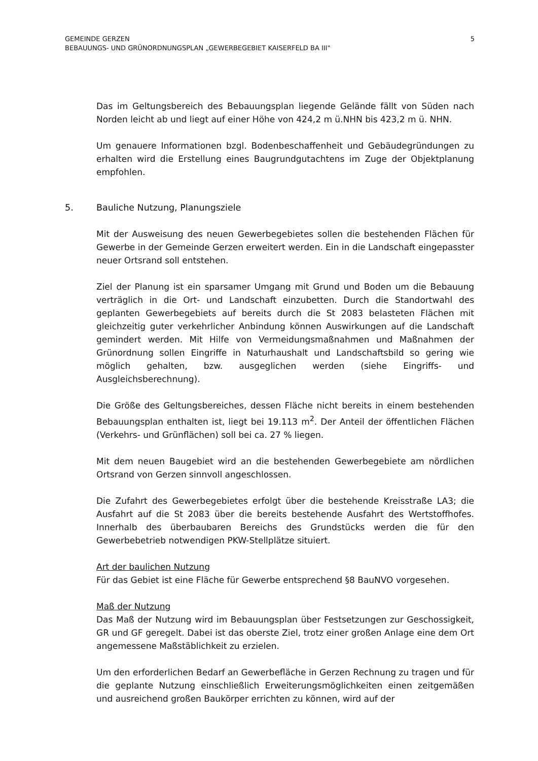GEMEINDE GERZEN
BEBAUUNGS- UND GRÜNORDNUNGSPLAN „GEWERBEGEBIET KAISERFELD BA III"
5
Das im Geltungsbereich des Bebauungsplan liegende Gelände fällt von Süden nach Norden leicht ab und liegt auf einer Höhe von 424,2 m ü.NHN bis 423,2 m ü. NHN.
Um genauere Informationen bzgl. Bodenbeschaffenheit und Gebäudegründungen zu erhalten wird die Erstellung eines Baugrundgutachtens im Zuge der Objektplanung empfohlen.
5. Bauliche Nutzung, Planungsziele
Mit der Ausweisung des neuen Gewerbegebietes sollen die bestehenden Flächen für Gewerbe in der Gemeinde Gerzen erweitert werden. Ein in die Landschaft eingepasster neuer Ortsrand soll entstehen.
Ziel der Planung ist ein sparsamer Umgang mit Grund und Boden um die Bebauung verträglich in die Ort- und Landschaft einzubetten. Durch die Standortwahl des geplanten Gewerbegebiets auf bereits durch die St 2083 belasteten Flächen mit gleichzeitig guter verkehrlicher Anbindung können Auswirkungen auf die Landschaft gemindert werden. Mit Hilfe von Vermeidungsmaßnahmen und Maßnahmen der Grünordnung sollen Eingriffe in Naturhaushalt und Landschaftsbild so gering wie möglich gehalten, bzw. ausgeglichen werden (siehe Eingriffs- und Ausgleichsberechnung).
Die Größe des Geltungsbereiches, dessen Fläche nicht bereits in einem bestehenden Bebauungsplan enthalten ist, liegt bei 19.113 m<sup>2</sup>. Der Anteil der öffentlichen Flächen (Verkehrs- und Grünflächen) soll bei ca. 27 % liegen.
Mit dem neuen Baugebiet wird an die bestehenden Gewerbegebiete am nördlichen Ortsrand von Gerzen sinnvoll angeschlossen.
Die Zufahrt des Gewerbegebietes erfolgt über die bestehende Kreisstraße LA3; die Ausfahrt auf die St 2083 über die bereits bestehende Ausfahrt des Wertstoffhofes. Innerhalb des überbaubaren Bereichs des Grundstücks werden die für den Gewerbebetrieb notwendigen PKW-Stellplätze situiert.
Art der baulichen Nutzung
Für das Gebiet ist eine Fläche für Gewerbe entsprechend §8 BauNVO vorgesehen.
Maß der Nutzung
Das Maß der Nutzung wird im Bebauungsplan über Festsetzungen zur Geschossigkeit, GR und GF geregelt. Dabei ist das oberste Ziel, trotz einer großen Anlage eine dem Ort angemessene Maßstäblichkeit zu erzielen.
Um den erforderlichen Bedarf an Gewerbefläche in Gerzen Rechnung zu tragen und für die geplante Nutzung einschließlich Erweiterungsmöglichkeiten einen zeitgemäßen und ausreichend großen Baukörper errichten zu können, wird auf der